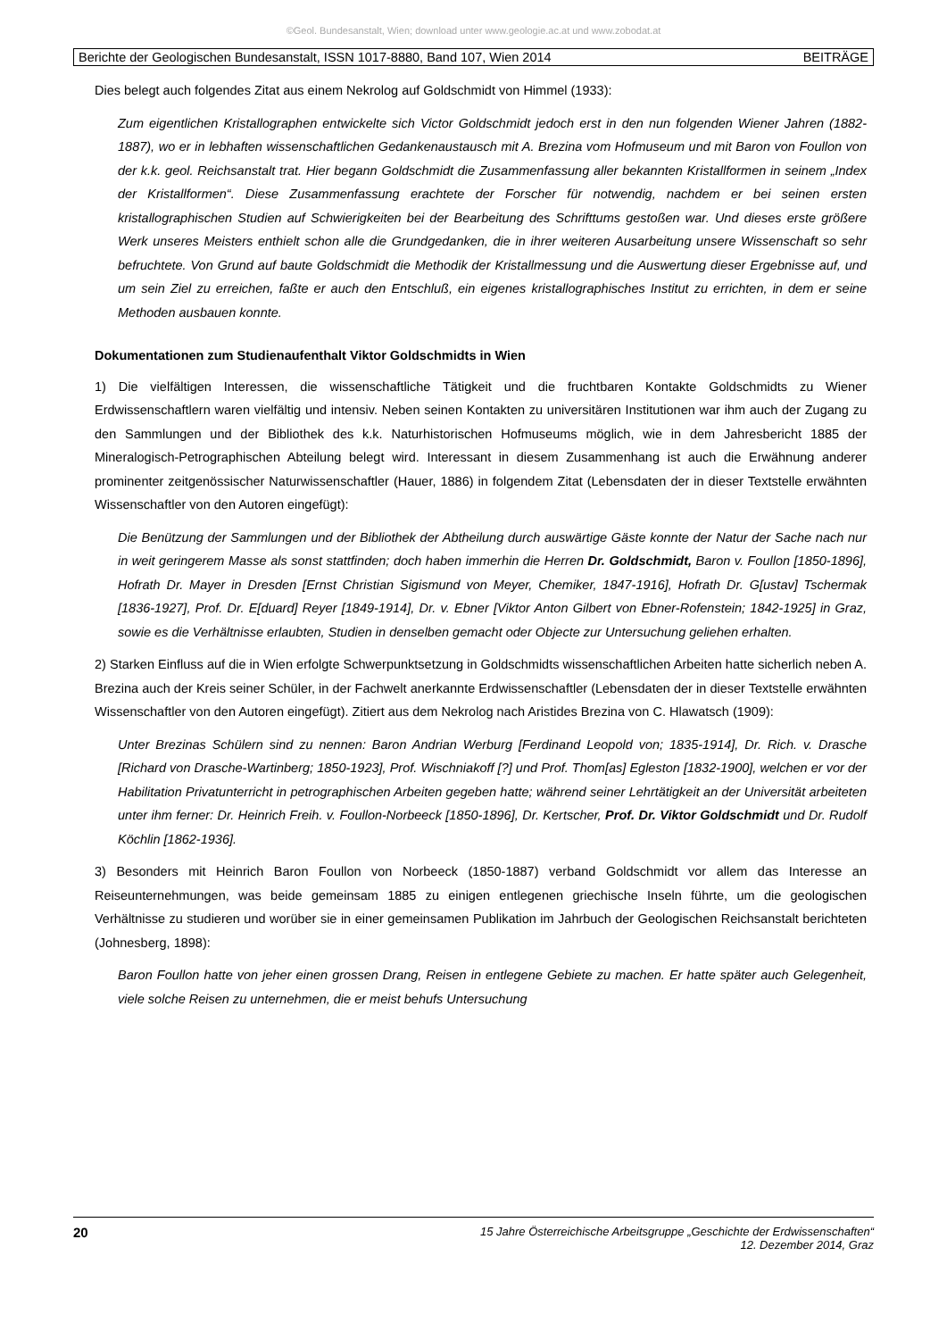©Geol. Bundesanstalt, Wien; download unter www.geologie.ac.at und www.zobodat.at
Berichte der Geologischen Bundesanstalt, ISSN 1017-8880, Band 107, Wien 2014 BEITRÄGE
Dies belegt auch folgendes Zitat aus einem Nekrolog auf Goldschmidt von Himmel (1933):
Zum eigentlichen Kristallographen entwickelte sich Victor Goldschmidt jedoch erst in den nun folgenden Wiener Jahren (1882-1887), wo er in lebhaften wissenschaftlichen Gedankenaustausch mit A. Brezina vom Hofmuseum und mit Baron von Foullon von der k.k. geol. Reichsanstalt trat. Hier begann Goldschmidt die Zusammenfassung aller bekannten Kristallformen in seinem „Index der Kristallformen“. Diese Zusammenfassung erachtete der Forscher für notwendig, nachdem er bei seinen ersten kristallographischen Studien auf Schwierigkeiten bei der Bearbeitung des Schrifttums gestoßen war. Und dieses erste größere Werk unseres Meisters enthielt schon alle die Grundgedanken, die in ihrer weiteren Ausarbeitung unsere Wissenschaft so sehr befruchtete. Von Grund auf baute Goldschmidt die Methodik der Kristallmessung und die Auswertung dieser Ergebnisse auf, und um sein Ziel zu erreichen, faßte er auch den Entschluß, ein eigenes kristallographisches Institut zu errichten, in dem er seine Methoden ausbauen konnte.
Dokumentationen zum Studienaufenthalt Viktor Goldschmidts in Wien
1) Die vielfältigen Interessen, die wissenschaftliche Tätigkeit und die fruchtbaren Kontakte Goldschmidts zu Wiener Erdwissenschaftlern waren vielfältig und intensiv. Neben seinen Kontakten zu universitären Institutionen war ihm auch der Zugang zu den Sammlungen und der Bibliothek des k.k. Naturhistorischen Hofmuseums möglich, wie in dem Jahresbericht 1885 der Mineralogisch-Petrographischen Abteilung belegt wird. Interessant in diesem Zusammenhang ist auch die Erwähnung anderer prominenter zeitgenössischer Naturwissenschaftler (Hauer, 1886) in folgendem Zitat (Lebensdaten der in dieser Textstelle erwähnten Wissenschaftler von den Autoren eingefügt):
Die Benützung der Sammlungen und der Bibliothek der Abtheilung durch auswärtige Gäste konnte der Natur der Sache nach nur in weit geringerem Masse als sonst stattfinden; doch haben immerhin die Herren Dr. Goldschmidt, Baron v. Foullon [1850-1896], Hofrath Dr. Mayer in Dresden [Ernst Christian Sigismund von Meyer, Chemiker, 1847-1916], Hofrath Dr. G[ustav] Tschermak [1836-1927], Prof. Dr. E[duard] Reyer [1849-1914], Dr. v. Ebner [Viktor Anton Gilbert von Ebner-Rofenstein; 1842-1925] in Graz, sowie es die Verhältnisse erlaubten, Studien in denselben gemacht oder Objecte zur Untersuchung geliehen erhalten.
2) Starken Einfluss auf die in Wien erfolgte Schwerpunktsetzung in Goldschmidts wissenschaftlichen Arbeiten hatte sicherlich neben A. Brezina auch der Kreis seiner Schüler, in der Fachwelt anerkannte Erdwissenschaftler (Lebensdaten der in dieser Textstelle erwähnten Wissenschaftler von den Autoren eingefügt). Zitiert aus dem Nekrolog nach Aristides Brezina von C. Hlawatsch (1909):
Unter Brezinas Schülern sind zu nennen: Baron Andrian Werburg [Ferdinand Leopold von; 1835-1914], Dr. Rich. v. Drasche [Richard von Drasche-Wartinberg; 1850-1923], Prof. Wischniakoff [?] und Prof. Thom[as] Egleston [1832-1900], welchen er vor der Habilitation Privatunterricht in petrographischen Arbeiten gegeben hatte; während seiner Lehrtätigkeit an der Universität arbeiteten unter ihm ferner: Dr. Heinrich Freih. v. Foullon-Norbeeck [1850-1896], Dr. Kertscher, Prof. Dr. Viktor Goldschmidt und Dr. Rudolf Köchlin [1862-1936].
3) Besonders mit Heinrich Baron Foullon von Norbeeck (1850-1887) verband Goldschmidt vor allem das Interesse an Reiseunternehmungen, was beide gemeinsam 1885 zu einigen entlegenen griechische Inseln führte, um die geologischen Verhältnisse zu studieren und worüber sie in einer gemeinsamen Publikation im Jahrbuch der Geologischen Reichsanstalt berichteten (Johnesberg, 1898):
Baron Foullon hatte von jeher einen grossen Drang, Reisen in entlegene Gebiete zu machen. Er hatte später auch Gelegenheit, viele solche Reisen zu unternehmen, die er meist behufs Untersuchung
20 15 Jahre Österreichische Arbeitsgruppe „Geschichte der Erdwissenschaften“
12. Dezember 2014, Graz